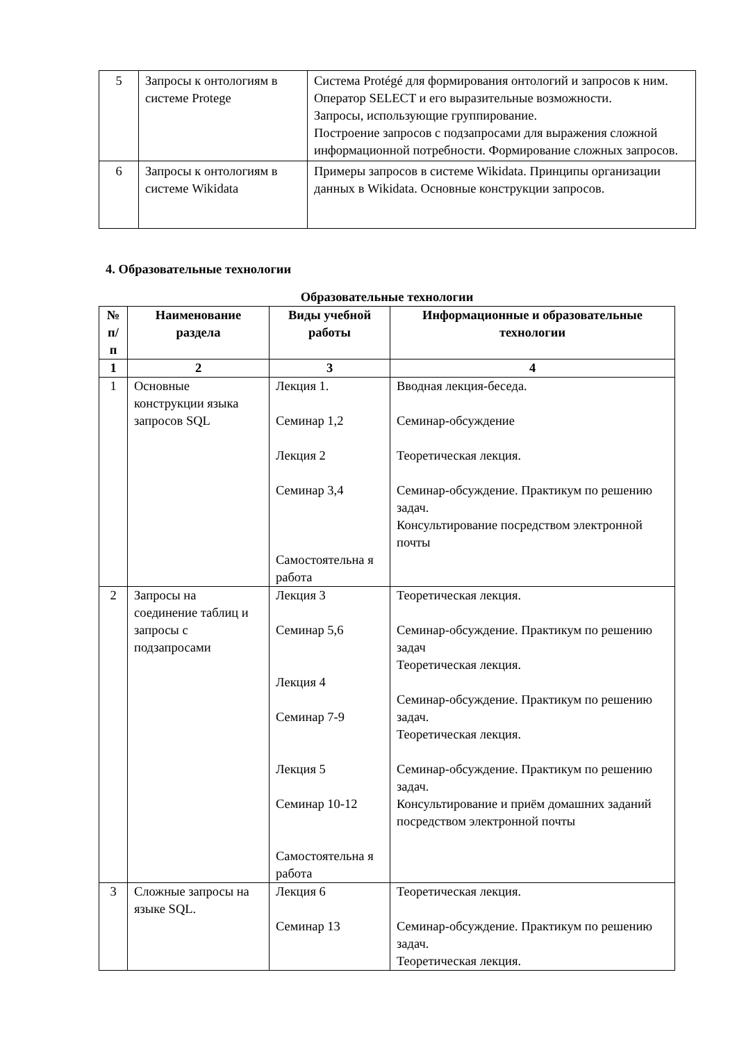| 5 | Запросы к онтологиям в системе Protege | Система Protégé для формирования онтологий и запросов к ним. Оператор SELECT и его выразительные возможности. Запросы, использующие группирование. Построение запросов с подзапросами для выражения сложной информационной потребности. Формирование сложных запросов. |
| 6 | Запросы к онтологиям в системе Wikidata | Примеры запросов в системе Wikidata. Принципы организации данных в Wikidata. Основные конструкции запросов. |
4. Образовательные технологии
Образовательные технологии
| № п/ п | Наименование раздела | Виды учебной работы | Информационные и образовательные технологии |
| --- | --- | --- | --- |
| 1 | 2 | 3 | 4 |
| 1 | Основные конструкции языка запросов SQL | Лекция 1. Семинар 1,2 Лекция 2 Семинар 3,4 Самостоятельна я работа | Вводная лекция-беседа. Семинар-обсуждение Теоретическая лекция. Семинар-обсуждение. Практикум по решению задач. Консультирование посредством электронной почты |
| 2 | Запросы на соединение таблиц и запросы с подзапросами | Лекция 3 Семинар 5,6 Лекция 4 Семинар 7-9 Лекция 5 Семинар 10-12 Самостоятельна я работа | Теоретическая лекция. Семинар-обсуждение. Практикум по решению задач Теоретическая лекция. Семинар-обсуждение. Практикум по решению задач. Теоретическая лекция. Семинар-обсуждение. Практикум по решению задач. Консультирование и приём домашних заданий посредством электронной почты |
| 3 | Сложные запросы на языке SQL. | Лекция 6 Семинар 13 | Теоретическая лекция. Семинар-обсуждение. Практикум по решению задач. Теоретическая лекция. |